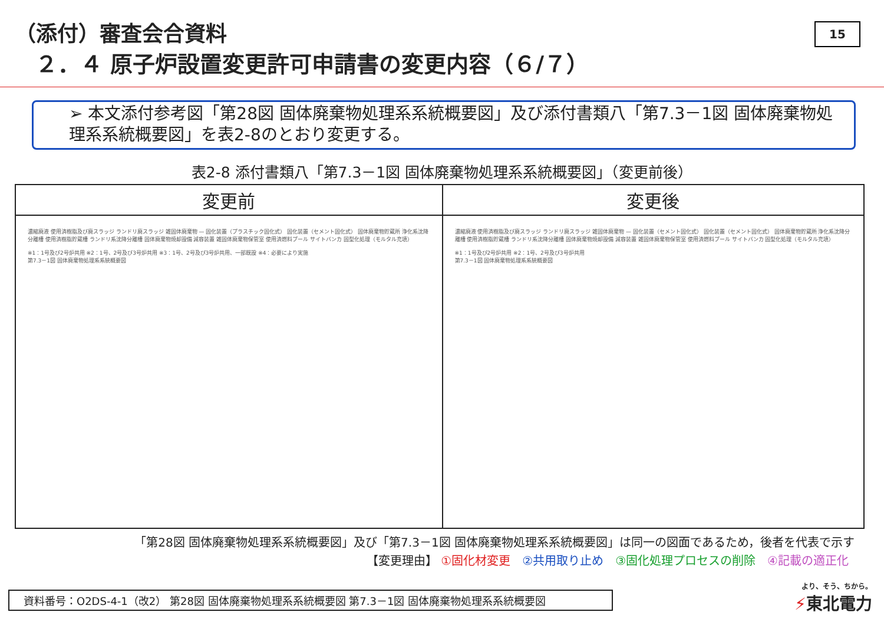（添付）審査会合資料
２．４ 原子炉設置変更許可申請書の変更内容（６/７）
15
➢ 本文添付参考図「第28図 固体廃棄物処理系系統概要図」及び添付書類八「第7.3－1図 固体廃棄物処理系系統概要図」を表2-8のとおり変更する。
表2-8 添付書類八「第7.3－1図 固体廃棄物処理系系統概要図」（変更前後）
| 変更前 | 変更後 |
| --- | --- |
| 濃縮廃液 使用済樹脂及び廃スラッジ ランドリ廃スラッジ 雑固体廃棄物 — 固化装置（プラスチック固化式） 固化装置（セメント固化式） 固体廃棄物貯蔵所 浄化系沈降分離槽 使用済樹脂貯蔵槽 ランドリ系沈降分離槽 固体廃棄物焼却設備 減容装置 雑固体廃棄物保管室 使用済燃料プール サイトバンカ 固型化処理（モルタル充填） ※1：1号及び2号炉共用 ※2：1号、2号及び3号炉共用 ※3：1号、2号及び3号炉共用、一部既設 ※4：必要により実施 第7.3－1図 固体廃棄物処理系系統概要図 | 濃縮廃液 使用済樹脂及び廃スラッジ ランドリ廃スラッジ 雑固体廃棄物 — 固化装置（セメント固化式） 固化装置（セメント固化式） 固体廃棄物貯蔵所 浄化系沈降分離槽 使用済樹脂貯蔵槽 ランドリ系沈降分離槽 固体廃棄物焼却設備 減容装置 雑固体廃棄物保管室 使用済燃料プール サイトバンカ 固型化処理（モルタル充填） ※1：1号及び2号炉共用 ※2：1号、2号及び3号炉共用 第7.3－1図 固体廃棄物処理系系統概要図 |
「第28図 固体廃棄物処理系系統概要図」及び「第7.3－1図 固体廃棄物処理系系統概要図」は同一の図面であるため，後者を代表で示す
【変更理由】 ①固化材変更　②共用取り止め　③固化処理プロセスの削除　④記載の適正化
資料番号：O2DS-4-1（改2） 第28図 固体廃棄物処理系系統概要図 第7.3－1図 固体廃棄物処理系系統概要図 より、そう、ちから。
⚡東北電力